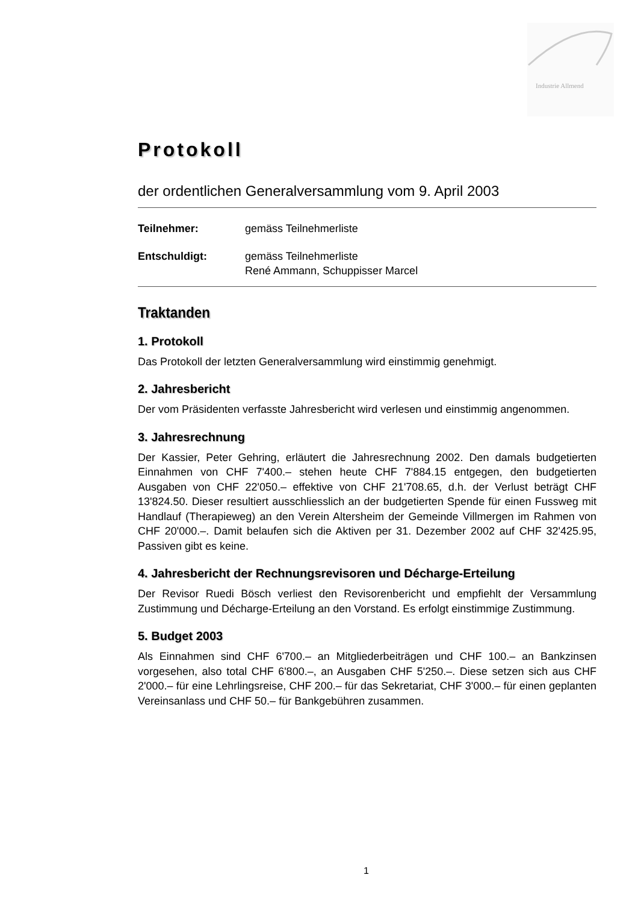Industrie Allmend
Protokoll
der ordentlichen Generalversammlung vom 9. April 2003
Teilnehmer: gemäss Teilnehmerliste
Entschuldigt: gemäss Teilnehmerliste
René Ammann, Schuppisser Marcel
Traktanden
1. Protokoll
Das Protokoll der letzten Generalversammlung wird einstimmig genehmigt.
2. Jahresbericht
Der vom Präsidenten verfasste Jahresbericht wird verlesen und einstimmig angenommen.
3. Jahresrechnung
Der Kassier, Peter Gehring, erläutert die Jahresrechnung 2002. Den damals budgetierten Einnahmen von CHF 7'400.– stehen heute CHF 7'884.15 entgegen, den budgetierten Ausgaben von CHF 22'050.– effektive von CHF 21'708.65, d.h. der Verlust beträgt CHF 13'824.50. Dieser resultiert ausschliesslich an der budgetierten Spende für einen Fussweg mit Handlauf (Therapieweg) an den Verein Altersheim der Gemeinde Villmergen im Rahmen von CHF 20'000.–. Damit belaufen sich die Aktiven per 31. Dezember 2002 auf CHF 32'425.95, Passiven gibt es keine.
4. Jahresbericht der Rechnungsrevisoren und Décharge-Erteilung
Der Revisor Ruedi Bösch verliest den Revisorenbericht und empfiehlt der Versammlung Zustimmung und Décharge-Erteilung an den Vorstand. Es erfolgt einstimmige Zustimmung.
5. Budget 2003
Als Einnahmen sind CHF 6'700.– an Mitgliederbeiträgen und CHF 100.– an Bankzinsen vorgesehen, also total CHF 6'800.–, an Ausgaben CHF 5'250.–. Diese setzen sich aus CHF 2'000.– für eine Lehrlingsreise, CHF 200.– für das Sekretariat, CHF 3'000.– für einen geplanten Vereinsanlass und CHF 50.– für Bankgebühren zusammen.
1